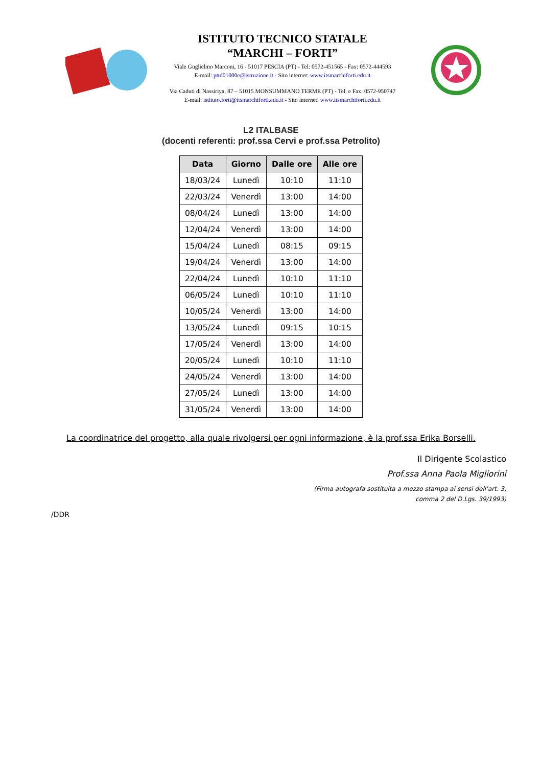ISTITUTO TECNICO STATALE
“MARCHI – FORTI”
Viale Guglielmo Marconi, 16 - 51017 PESCIA (PT) - Tel: 0572-451565 - Fax: 0572-444593
E-mail: pttd01000e@istruzione.it - Sito internet: www.itsmarchiforti.edu.it
Via Caduti di Nassiriya, 87 – 51015 MONSUMMANO TERME (PT) - Tel. e Fax: 0572-950747
E-mail: istituto.forti@itsmarchiforti.edu.it - Sito internet: www.itsmarchiforti.edu.it
L2 ITALBASE
(docenti referenti: prof.ssa Cervi e prof.ssa Petrolito)
| Data | Giorno | Dalle ore | Alle ore |
| --- | --- | --- | --- |
| 18/03/24 | Lunedì | 10:10 | 11:10 |
| 22/03/24 | Venerdì | 13:00 | 14:00 |
| 08/04/24 | Lunedì | 13:00 | 14:00 |
| 12/04/24 | Venerdì | 13:00 | 14:00 |
| 15/04/24 | Lunedì | 08:15 | 09:15 |
| 19/04/24 | Venerdì | 13:00 | 14:00 |
| 22/04/24 | Lunedì | 10:10 | 11:10 |
| 06/05/24 | Lunedì | 10:10 | 11:10 |
| 10/05/24 | Venerdì | 13:00 | 14:00 |
| 13/05/24 | Lunedì | 09:15 | 10:15 |
| 17/05/24 | Venerdì | 13:00 | 14:00 |
| 20/05/24 | Lunedì | 10:10 | 11:10 |
| 24/05/24 | Venerdì | 13:00 | 14:00 |
| 27/05/24 | Lunedì | 13:00 | 14:00 |
| 31/05/24 | Venerdì | 13:00 | 14:00 |
La coordinatrice del progetto, alla quale rivolgersi per ogni informazione, è la prof.ssa Erika Borselli.
Il Dirigente Scolastico
Prof.ssa Anna Paola Migliorini
(Firma autografa sostituita a mezzo stampa ai sensi dell’art. 3,
comma 2 del D.Lgs. 39/1993)
/DDR